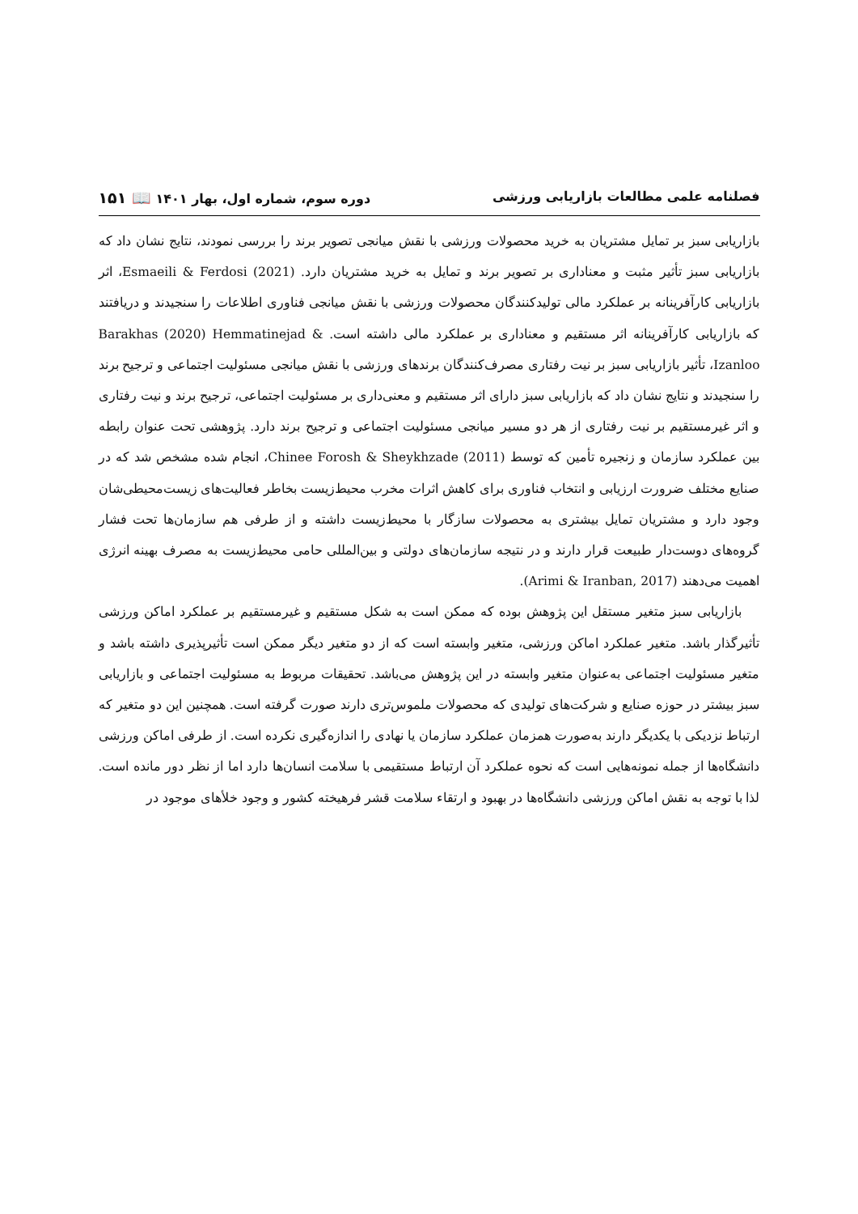فصلنامه علمی مطالعات بازاریابی ورزشی دوره سوم، شماره اول، بهار ۱۴۰۱ 📖 ۱۵۱
بازاریابی سبز بر تمایل مشتریان به خرید محصولات ورزشی با نقش میانجی تصویر برند را بررسی نمودند، نتایج نشان داد که بازاریابی سبز تأثیر مثبت و معناداری بر تصویر برند و تمایل به خرید مشتریان دارد. Esmaeili & Ferdosi (2021)، اثر بازاریابی کارآفرینانه بر عملکرد مالی تولیدکنندگان محصولات ورزشی با نقش میانجی فناوری اطلاعات را سنجیدند و دریافتند که بازاریابی کارآفرینانه اثر مستقیم و معناداری بر عملکرد مالی داشته است. Barakhas (2020) Hemmatinejad & Izanloo، تأثیر بازاریابی سبز بر نیت رفتاری مصرف‌کنندگان برندهای ورزشی با نقش میانجی مسئولیت اجتماعی و ترجیح برند را سنجیدند و نتایج نشان داد که بازاریابی سبز دارای اثر مستقیم و معنی‌داری بر مسئولیت اجتماعی، ترجیح برند و نیت رفتاری و اثر غیرمستقیم بر نیت رفتاری از هر دو مسیر میانجی مسئولیت اجتماعی و ترجیح برند دارد. پژوهشی تحت عنوان رابطه بین عملکرد سازمان و زنجیره تأمین که توسط Chinee Forosh & Sheykhzade (2011)، انجام شده مشخص شد که در صنایع مختلف ضرورت ارزیابی و انتخاب فناوری برای کاهش اثرات مخرب محیط‌زیست بخاطر فعالیت‌های زیست‌محیطی‌شان وجود دارد و مشتریان تمایل بیشتری به محصولات سازگار با محیط‌زیست داشته و از طرفی هم سازمان‌ها تحت فشار گروه‌های دوست‌دار طبیعت قرار دارند و در نتیجه سازمان‌های دولتی و بین‌المللی حامی محیط‌زیست به مصرف بهینه انرژی اهمیت می‌دهند (Arimi & Iranban, 2017).
بازاریابی سبز متغیر مستقل این پژوهش بوده که ممکن است به شکل مستقیم و غیرمستقیم بر عملکرد اماکن ورزشی تأثیرگذار باشد. متغیر عملکرد اماکن ورزشی، متغیر وابسته است که از دو متغیر دیگر ممکن است تأثیرپذیری داشته باشد و متغیر مسئولیت اجتماعی به‌عنوان متغیر وابسته در این پژوهش می‌باشد. تحقیقات مربوط به مسئولیت اجتماعی و بازاریابی سبز بیشتر در حوزه صنایع و شرکت‌های تولیدی که محصولات ملموس‌تری دارند صورت گرفته است. همچنین این دو متغیر که ارتباط نزدیکی با یکدیگر دارند به‌صورت همزمان عملکرد سازمان یا نهادی را اندازه‌گیری نکرده است. از طرفی اماکن ورزشی دانشگاه‌ها از جمله نمونه‌هایی است که نحوه عملکرد آن ارتباط مستقیمی با سلامت انسان‌ها دارد اما از نظر دور مانده است. لذا با توجه به نقش اماکن ورزشی دانشگاه‌ها در بهبود و ارتقاء سلامت قشر فرهیخته کشور و وجود خلأهای موجود در